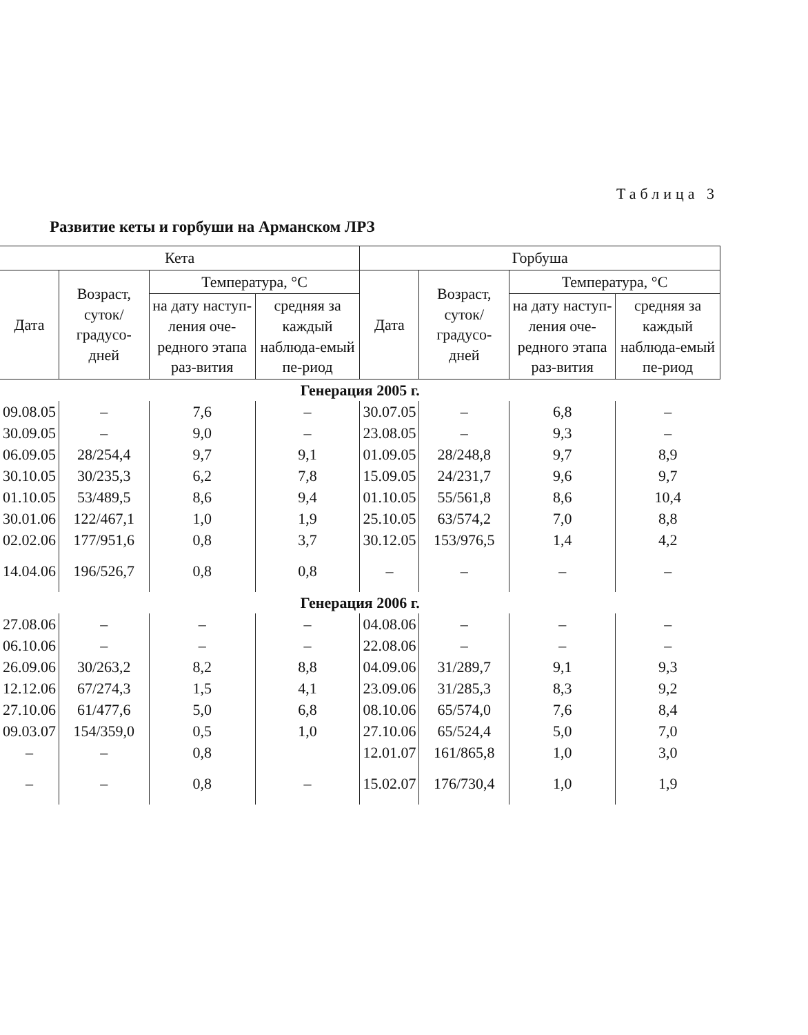Таблица 3
Развитие кеты и горбуши на Арманском ЛРЗ
| Кета | | | | Горбуша | | | |
| --- | --- | --- | --- | --- | --- | --- | --- |
| Дата | Возраст, суток/ градусо-дней | Температура, °С | | Дата | Возраст, суток/ градусо-дней | Температура, °С | |
| | | на дату наступ-ления оче-редного этапа раз-вития | средняя за каждый наблюда-емый пе-риод | | | на дату наступ-ления оче-редного этапа раз-вития | средняя за каждый наблюда-емый пе-риод |
| Генерация 2005 г. | | | | | | | |
| 09.08.05 | – | 7,6 | – | 30.07.05 | – | 6,8 | – |
| 30.09.05 | – | 9,0 | – | 23.08.05 | – | 9,3 | – |
| 06.09.05 | 28/254,4 | 9,7 | 9,1 | 01.09.05 | 28/248,8 | 9,7 | 8,9 |
| 30.10.05 | 30/235,3 | 6,2 | 7,8 | 15.09.05 | 24/231,7 | 9,6 | 9,7 |
| 01.10.05 | 53/489,5 | 8,6 | 9,4 | 01.10.05 | 55/561,8 | 8,6 | 10,4 |
| 30.01.06 | 122/467,1 | 1,0 | 1,9 | 25.10.05 | 63/574,2 | 7,0 | 8,8 |
| 02.02.06 | 177/951,6 | 0,8 | 3,7 | 30.12.05 | 153/976,5 | 1,4 | 4,2 |
| 14.04.06 | 196/526,7 | 0,8 | 0,8 | – | – | – | – |
| Генерация 2006 г. | | | | | | | |
| 27.08.06 | – | – | – | 04.08.06 | – | – | – |
| 06.10.06 | – | – | – | 22.08.06 | – | – | – |
| 26.09.06 | 30/263,2 | 8,2 | 8,8 | 04.09.06 | 31/289,7 | 9,1 | 9,3 |
| 12.12.06 | 67/274,3 | 1,5 | 4,1 | 23.09.06 | 31/285,3 | 8,3 | 9,2 |
| 27.10.06 | 61/477,6 | 5,0 | 6,8 | 08.10.06 | 65/574,0 | 7,6 | 8,4 |
| 09.03.07 | 154/359,0 | 0,5 | 1,0 | 27.10.06 | 65/524,4 | 5,0 | 7,0 |
| – | – | 0,8 | | 12.01.07 | 161/865,8 | 1,0 | 3,0 |
| – | – | 0,8 | – | 15.02.07 | 176/730,4 | 1,0 | 1,9 |